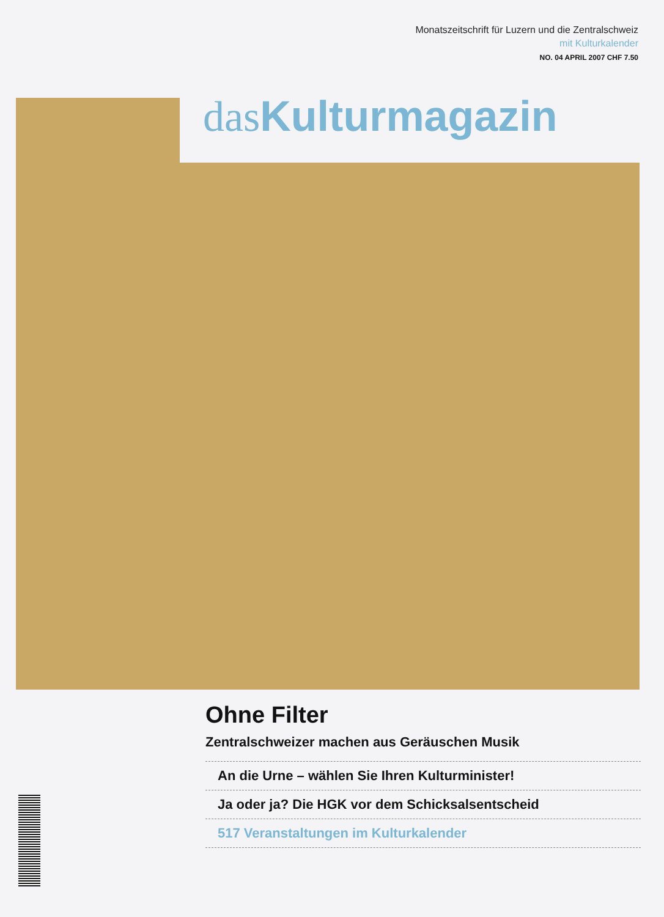Monatszeitschrift für Luzern und die Zentralschweiz
mit Kulturkalender
NO. 04 APRIL 2007 CHF 7.50
das Kulturmagazin
Ohne Filter
Zentralschweizer machen aus Geräuschen Musik
An die Urne – wählen Sie Ihren Kulturminister!
Ja oder ja? Die HGK vor dem Schicksalsentscheid
517 Veranstaltungen im Kulturkalender